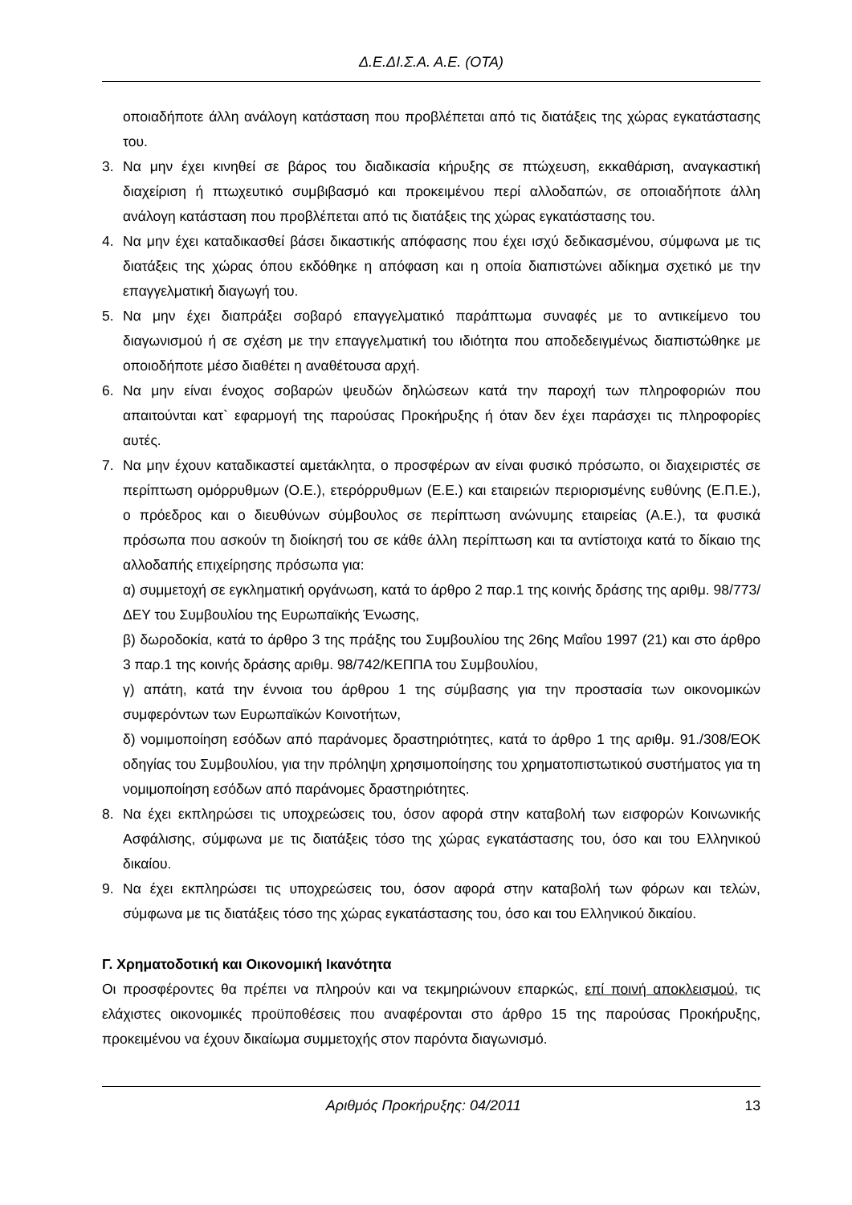Δ.Ε.ΔΙ.Σ.Α. Α.Ε. (ΟΤΑ)
οποιαδήποτε άλλη ανάλογη κατάσταση που προβλέπεται από τις διατάξεις της χώρας εγκατάστασης του.
3. Να μην έχει κινηθεί σε βάρος του διαδικασία κήρυξης σε πτώχευση, εκκαθάριση, αναγκαστική διαχείριση ή πτωχευτικό συμβιβασμό και προκειμένου περί αλλοδαπών, σε οποιαδήποτε άλλη ανάλογη κατάσταση που προβλέπεται από τις διατάξεις της χώρας εγκατάστασης του.
4. Να μην έχει καταδικασθεί βάσει δικαστικής απόφασης που έχει ισχύ δεδικασμένου, σύμφωνα με τις διατάξεις της χώρας όπου εκδόθηκε η απόφαση και η οποία διαπιστώνει αδίκημα σχετικό με την επαγγελματική διαγωγή του.
5. Να μην έχει διαπράξει σοβαρό επαγγελματικό παράπτωμα συναφές με το αντικείμενο του διαγωνισμού ή σε σχέση με την επαγγελματική του ιδιότητα που αποδεδειγμένως διαπιστώθηκε με οποιοδήποτε μέσο διαθέτει η αναθέτουσα αρχή.
6. Να μην είναι ένοχος σοβαρών ψευδών δηλώσεων κατά την παροχή των πληροφοριών που απαιτούνται κατ` εφαρμογή της παρούσας Προκήρυξης ή όταν δεν έχει παράσχει τις πληροφορίες αυτές.
7. Να μην έχουν καταδικαστεί αμετάκλητα, ο προσφέρων αν είναι φυσικό πρόσωπο, οι διαχειριστές σε περίπτωση ομόρρυθμων (Ο.Ε.), ετερόρρυθμων (Ε.Ε.) και εταιρειών περιορισμένης ευθύνης (Ε.Π.Ε.), ο πρόεδρος και ο διευθύνων σύμβουλος σε περίπτωση ανώνυμης εταιρείας (Α.Ε.), τα φυσικά πρόσωπα που ασκούν τη διοίκησή του σε κάθε άλλη περίπτωση και τα αντίστοιχα κατά το δίκαιο της αλλοδαπής επιχείρησης πρόσωπα για:
α) συμμετοχή σε εγκληματική οργάνωση, κατά το άρθρο 2 παρ.1 της κοινής δράσης της αριθμ. 98/773/ΔΕΥ του Συμβουλίου της Ευρωπαϊκής Ένωσης,
β) δωροδοκία, κατά το άρθρο 3 της πράξης του Συμβουλίου της 26ης Μαΐου 1997 (21) και στο άρθρο 3 παρ.1 της κοινής δράσης αριθμ. 98/742/ΚΕΠΠΑ του Συμβουλίου,
γ) απάτη, κατά την έννοια του άρθρου 1 της σύμβασης για την προστασία των οικονομικών συμφερόντων των Ευρωπαϊκών Κοινοτήτων,
δ) νομιμοποίηση εσόδων από παράνομες δραστηριότητες, κατά το άρθρο 1 της αριθμ. 91./308/ΕΟΚ οδηγίας του Συμβουλίου, για την πρόληψη χρησιμοποίησης του χρηματοπιστωτικού συστήματος για τη νομιμοποίηση εσόδων από παράνομες δραστηριότητες.
8. Να έχει εκπληρώσει τις υποχρεώσεις του, όσον αφορά στην καταβολή των εισφορών Κοινωνικής Ασφάλισης, σύμφωνα με τις διατάξεις τόσο της χώρας εγκατάστασης του, όσο και του Ελληνικού δικαίου.
9. Να έχει εκπληρώσει τις υποχρεώσεις του, όσον αφορά στην καταβολή των φόρων και τελών, σύμφωνα με τις διατάξεις τόσο της χώρας εγκατάστασης του, όσο και του Ελληνικού δικαίου.
Γ. Χρηματοδοτική και Οικονομική Ικανότητα
Οι προσφέροντες θα πρέπει να πληρούν και να τεκμηριώνουν επαρκώς, επί ποινή αποκλεισμού, τις ελάχιστες οικονομικές προϋποθέσεις που αναφέρονται στο άρθρο 15 της παρούσας Προκήρυξης, προκειμένου να έχουν δικαίωμα συμμετοχής στον παρόντα διαγωνισμό.
Αριθμός Προκήρυξης: 04/2011 13